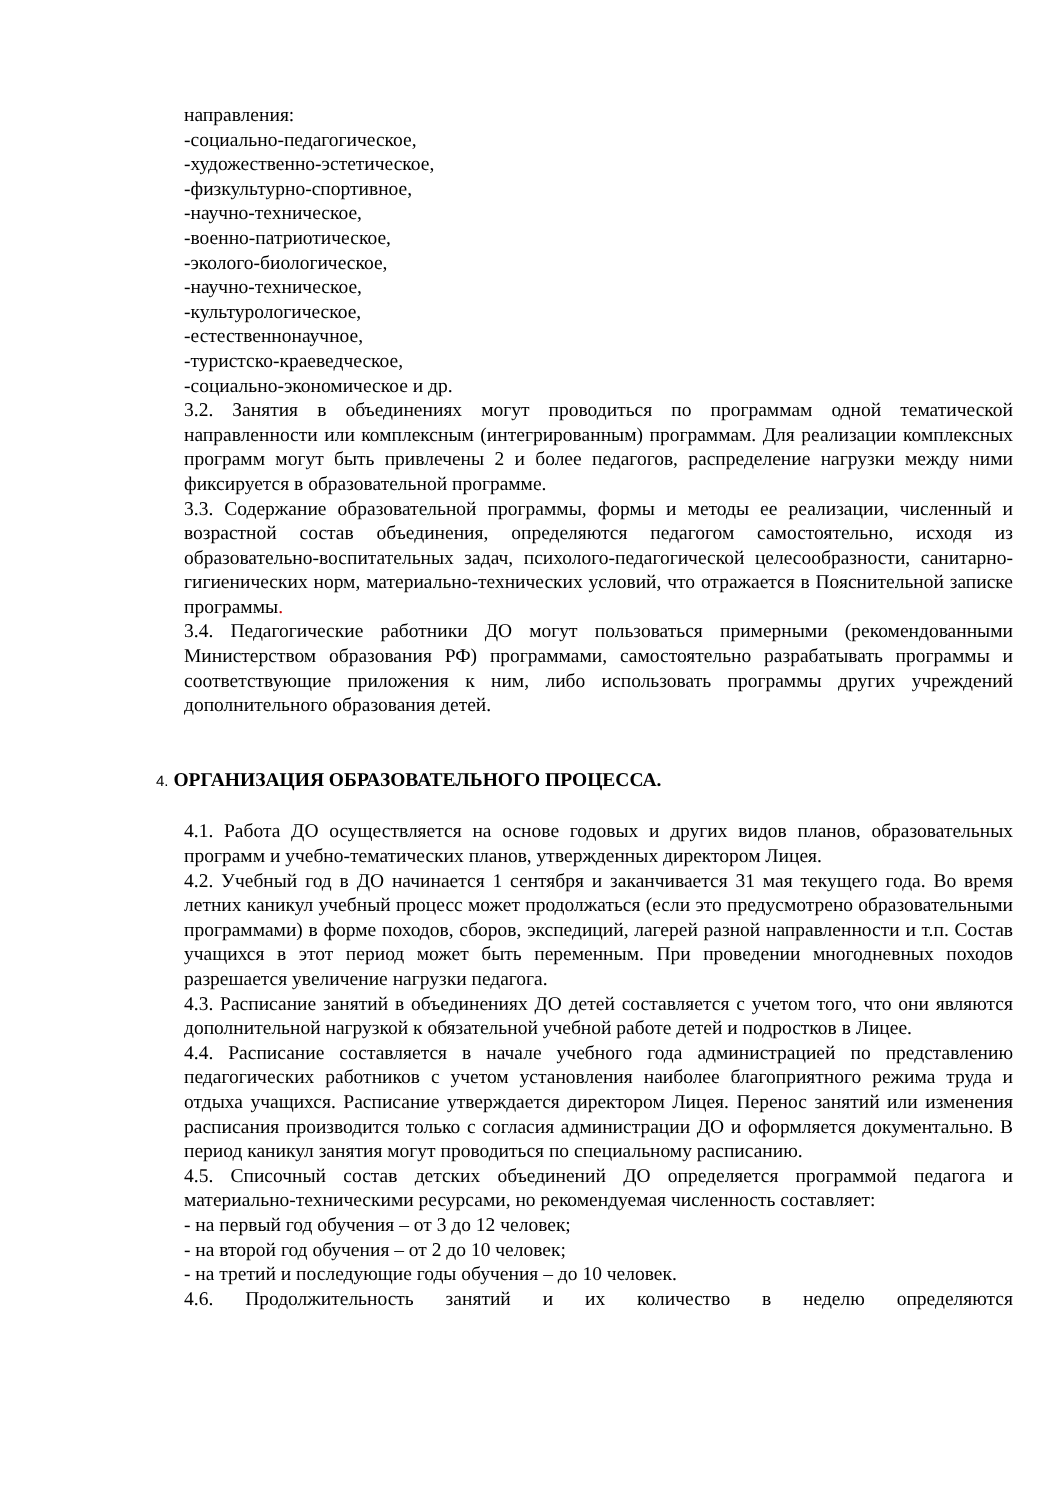направления:
-социально-педагогическое,
-художественно-эстетическое,
-физкультурно-спортивное,
-научно-техническое,
-военно-патриотическое,
-эколого-биологическое,
-научно-техническое,
-культурологическое,
-естественнонаучное,
-туристско-краеведческое,
-социально-экономическое и др.
3.2. Занятия в объединениях могут проводиться по программам одной тематической направленности или комплексным (интегрированным) программам. Для реализации комплексных программ могут быть привлечены 2 и более педагогов, распределение нагрузки между ними фиксируется в образовательной программе.
3.3. Содержание образовательной программы, формы и методы ее реализации, численный и возрастной состав объединения, определяются педагогом самостоятельно, исходя из образовательно-воспитательных задач, психолого-педагогической целесообразности, санитарно-гигиенических норм, материально-технических условий, что отражается в Пояснительной записке программы.
3.4. Педагогические работники ДО могут пользоваться примерными (рекомендованными Министерством образования РФ) программами, самостоятельно разрабатывать программы и соответствующие приложения к ним, либо использовать программы других учреждений дополнительного образования детей.
4. ОРГАНИЗАЦИЯ ОБРАЗОВАТЕЛЬНОГО ПРОЦЕССА.
4.1. Работа ДО осуществляется на основе годовых и других видов планов, образовательных программ и учебно-тематических планов, утвержденных директором Лицея.
4.2. Учебный год в ДО начинается 1 сентября и заканчивается 31 мая текущего года. Во время летних каникул учебный процесс может продолжаться (если это предусмотрено образовательными программами) в форме походов, сборов, экспедиций, лагерей разной направленности и т.п. Состав учащихся в этот период может быть переменным. При проведении многодневных походов разрешается увеличение нагрузки педагога.
4.3. Расписание занятий в объединениях ДО детей составляется с учетом того, что они являются дополнительной нагрузкой к обязательной учебной работе детей и подростков в Лицее.
4.4. Расписание составляется в начале учебного года администрацией по представлению педагогических работников с учетом установления наиболее благоприятного режима труда и отдыха учащихся. Расписание утверждается директором Лицея. Перенос занятий или изменения расписания производится только с согласия администрации ДО и оформляется документально. В период каникул занятия могут проводиться по специальному расписанию.
4.5. Списочный состав детских объединений ДО определяется программой педагога и материально-техническими ресурсами, но рекомендуемая численность составляет:
- на первый год обучения – от 3 до 12 человек;
- на второй год обучения – от 2 до 10 человек;
- на третий и последующие годы обучения – до 10 человек.
4.6. Продолжительность занятий и их количество в неделю определяются